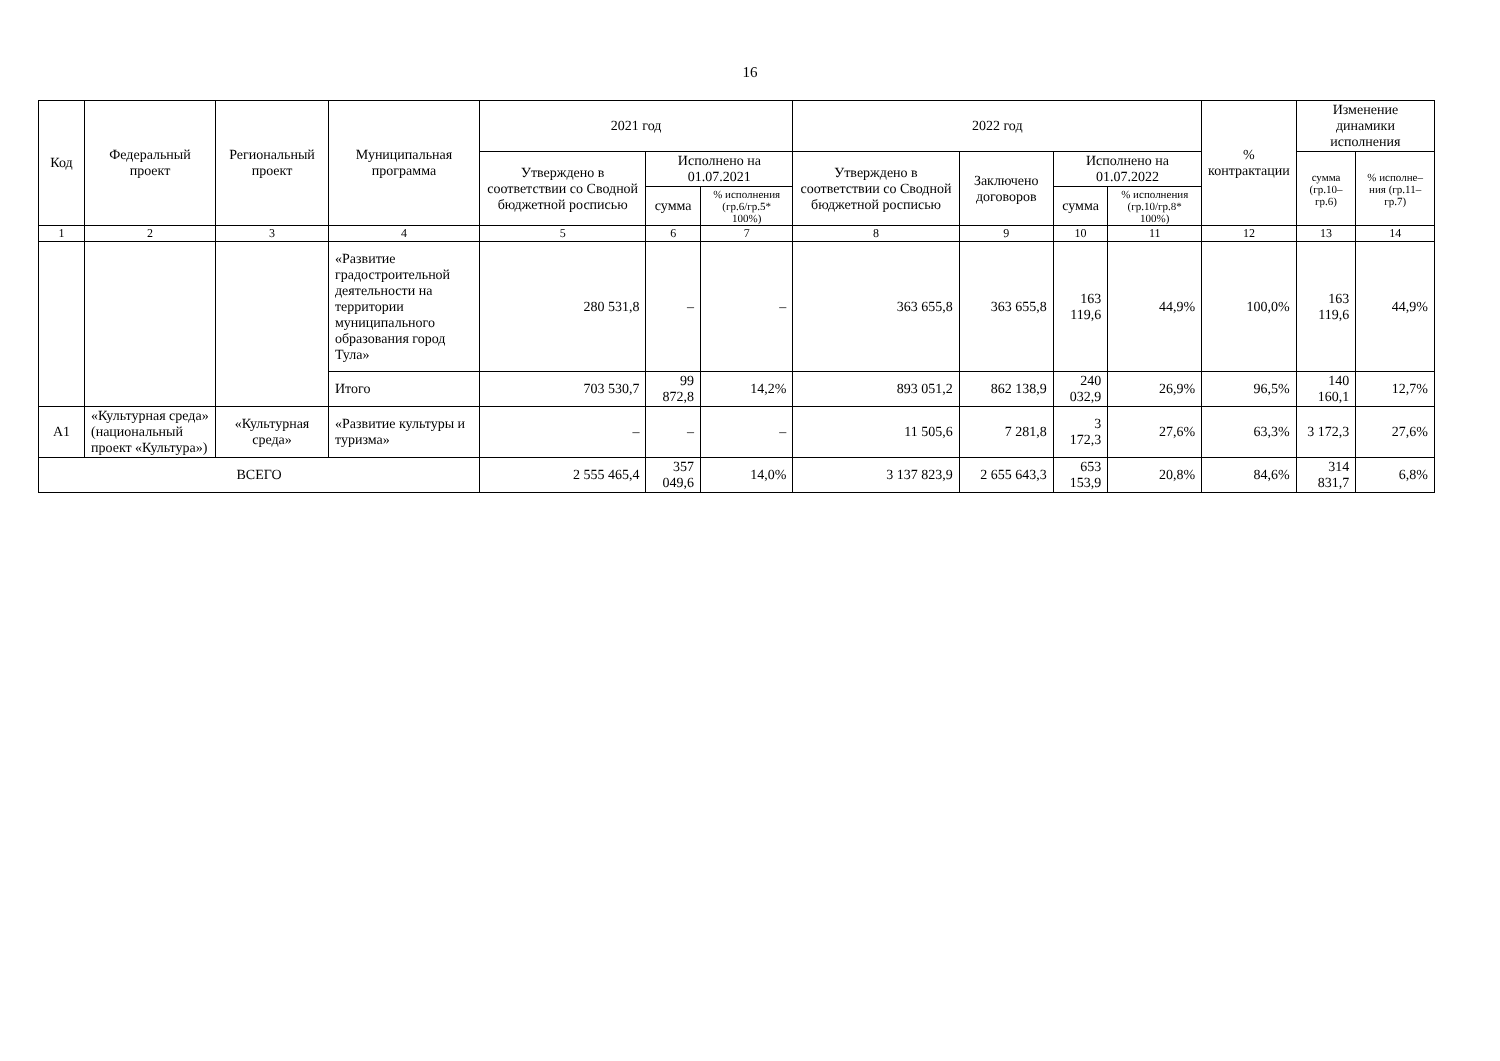16
| Код | Федеральный проект | Региональный проект | Муниципальная программа | 2021 год | | | 2022 год | | | | % контрактации | Изменение динамики исполнения | |
| --- | --- | --- | --- | --- | --- | --- | --- | --- | --- | --- | --- | --- | --- |
| | | | | Утверждено в соответствии со Сводной бюджетной росписью | Исполнено на 01.07.2021 | | Утверждено в соответствии со Сводной бюджетной росписью | Заключено договоров | Исполнено на 01.07.2022 | | | сумма (гр.10–гр.6) | % исполне–ния (гр.11–гр.7) |
| | | | | | сумма | % исполнения (гр.6/гр.5* 100%) | | | сумма | % исполнения (гр.10/гр.8* 100%) | | | |
| 1 | 2 | 3 | 4 | 5 | 6 | 7 | 8 | 9 | 10 | 11 | 12 | 13 | 14 |
| | | | «Развитие градостроительной деятельности на территории муниципального образования город Тула» | 280 531,8 | – | – | 363 655,8 | 363 655,8 | 163 119,6 | 44,9% | 100,0% | 163 119,6 | 44,9% |
| | | | Итого | 703 530,7 | 99 872,8 | 14,2% | 893 051,2 | 862 138,9 | 240 032,9 | 26,9% | 96,5% | 140 160,1 | 12,7% |
| А1 | «Культурная среда» (национальный проект «Культура») | «Культурная среда» | «Развитие культуры и туризма» | – | – | – | 11 505,6 | 7 281,8 | 3 172,3 | 27,6% | 63,3% | 3 172,3 | 27,6% |
| ВСЕГО | | | | 2 555 465,4 | 357 049,6 | 14,0% | 3 137 823,9 | 2 655 643,3 | 653 153,9 | 20,8% | 84,6% | 314 831,7 | 6,8% |